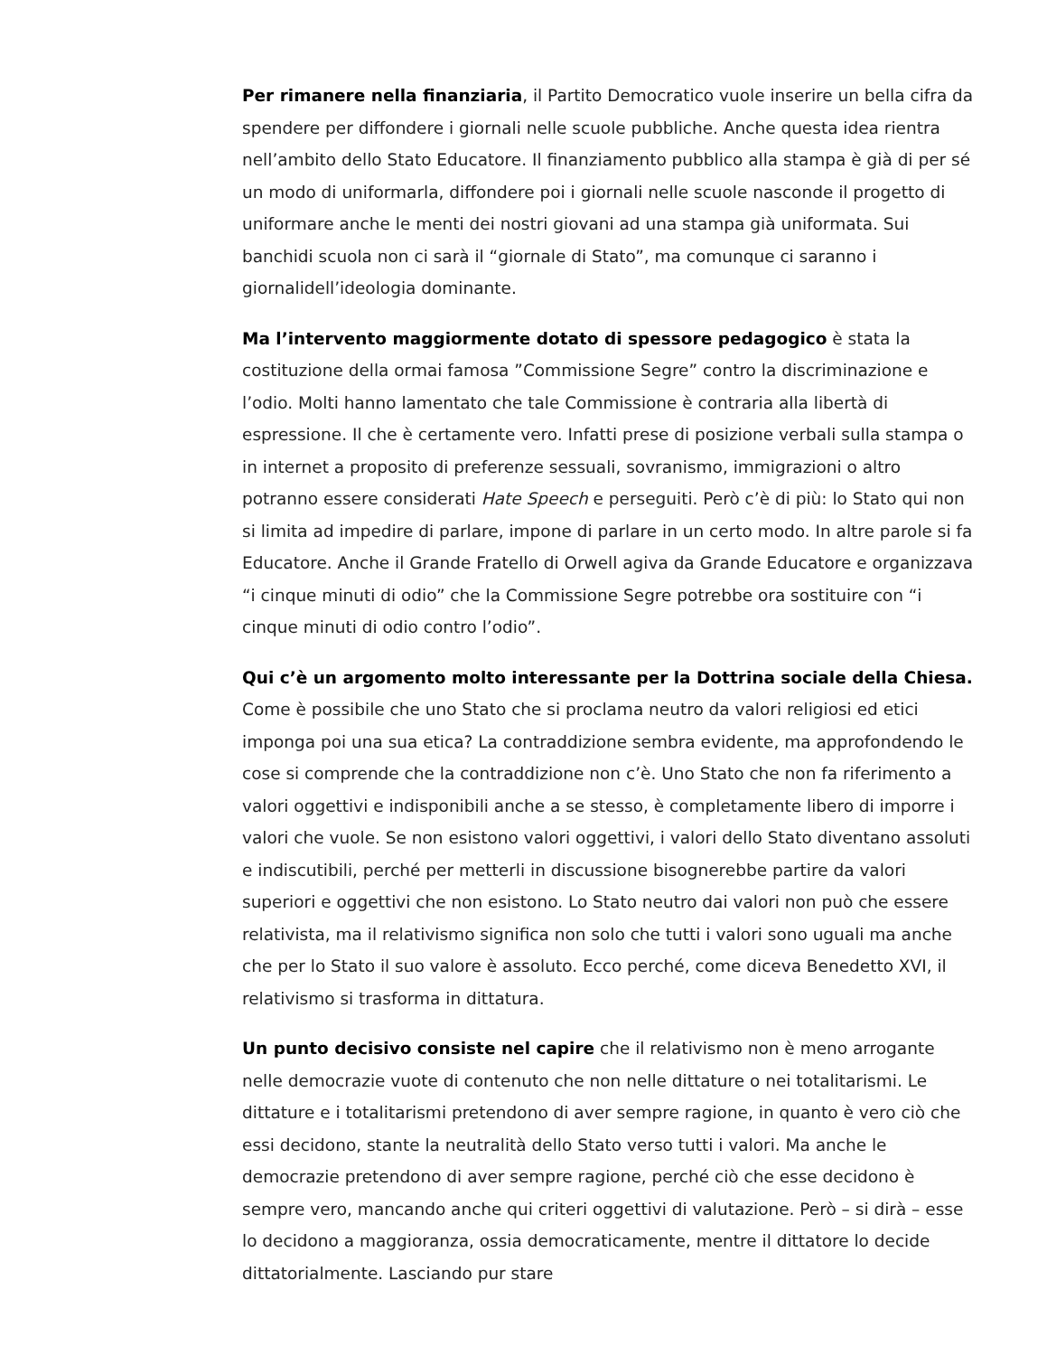Per rimanere nella finanziaria, il Partito Democratico vuole inserire un bella cifra da spendere per diffondere i giornali nelle scuole pubbliche. Anche questa idea rientra nell’ambito dello Stato Educatore. Il finanziamento pubblico alla stampa è già di per sé un modo di uniformarla, diffondere poi i giornali nelle scuole nasconde il progetto di uniformare anche le menti dei nostri giovani ad una stampa già uniformata. Sui banchidi scuola non ci sarà il “giornale di Stato”, ma comunque ci saranno i giornalidell’ideologia dominante.
Ma l’intervento maggiormente dotato di spessore pedagogico è stata la costituzione della ormai famosa ”Commissione Segre” contro la discriminazione e l’odio. Molti hanno lamentato che tale Commissione è contraria alla libertà di espressione. Il che è certamente vero. Infatti prese di posizione verbali sulla stampa o in internet a proposito di preferenze sessuali, sovranismo, immigrazioni o altro potranno essere considerati Hate Speech e perseguiti. Però c’è di più: lo Stato qui non si limita ad impedire di parlare, impone di parlare in un certo modo. In altre parole si fa Educatore. Anche il Grande Fratello di Orwell agiva da Grande Educatore e organizzava “i cinque minuti di odio” che la Commissione Segre potrebbe ora sostituire con “i cinque minuti di odio contro l’odio”.
Qui c’è un argomento molto interessante per la Dottrina sociale della Chiesa. Come è possibile che uno Stato che si proclama neutro da valori religiosi ed etici imponga poi una sua etica? La contraddizione sembra evidente, ma approfondendo le cose si comprende che la contraddizione non c’è. Uno Stato che non fa riferimento a valori oggettivi e indisponibili anche a se stesso, è completamente libero di imporre i valori che vuole. Se non esistono valori oggettivi, i valori dello Stato diventano assoluti e indiscutibili, perché per metterli in discussione bisognerebbe partire da valori superiori e oggettivi che non esistono. Lo Stato neutro dai valori non può che essere relativista, ma il relativismo significa non solo che tutti i valori sono uguali ma anche che per lo Stato il suo valore è assoluto. Ecco perché, come diceva Benedetto XVI, il relativismo si trasforma in dittatura.
Un punto decisivo consiste nel capire che il relativismo non è meno arrogante nelle democrazie vuote di contenuto che non nelle dittature o nei totalitarismi. Le dittature e i totalitarismi pretendono di aver sempre ragione, in quanto è vero ciò che essi decidono, stante la neutralità dello Stato verso tutti i valori. Ma anche le democrazie pretendono di aver sempre ragione, perché ciò che esse decidono è sempre vero, mancando anche qui criteri oggettivi di valutazione. Però – si dirà – esse lo decidono a maggioranza, ossia democraticamente, mentre il dittatore lo decide dittatorialmente. Lasciando pur stare